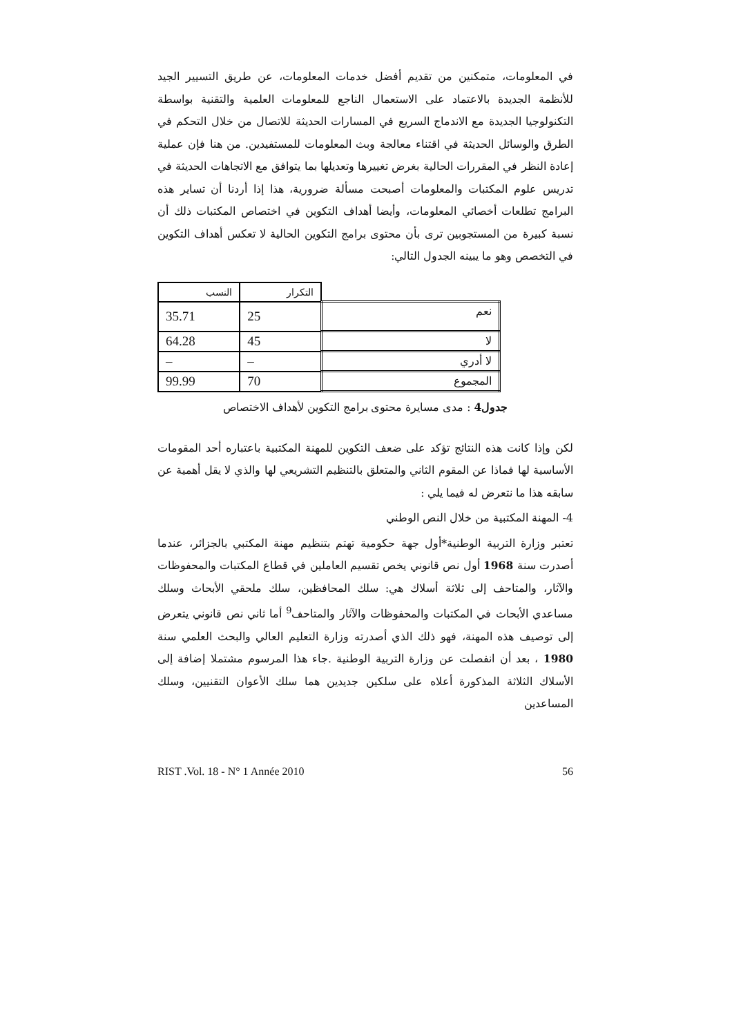في المعلومات، متمكنين من تقديم أفضل خدمات المعلومات، عن طريق التسيير الجيد للأنظمة الجديدة بالاعتماد على الاستعمال الناجع للمعلومات العلمية والتقنية بواسطة التكنولوجيا الجديدة مع الاندماج السريع في المسارات الحديثة للاتصال من خلال التحكم في الطرق والوسائل الحديثة في اقتناء معالجة وبث المعلومات للمستفيدين. من هنا فإن عملية إعادة النظر في المقررات الحالية بغرض تغييرها وتعديلها بما يتوافق مع الاتجاهات الحديثة في تدريس علوم المكتبات والمعلومات أصبحت مسألة ضرورية، هذا إذا أردنا أن تساير هذه البرامج تطلعات أخصائي المعلومات، وأيضا أهداف التكوين في اختصاص المكتبات ذلك أن نسبة كبيرة من المستجوبين ترى بأن محتوى برامج التكوين الحالية لا تعكس أهداف التكوين في التخصص وهو ما يبينه الجدول التالي:
| | التكرار | النسب |
| نعم | 25 | 35.71 |
| لا | 45 | 64.28 |
| لا أدري | – | – |
| المجموع | 70 | 99.99 |
جدول4 : مدى مسايرة محتوى برامج التكوين لأهداف الاختصاص
لكن وإذا كانت هذه النتائج تؤكد على ضعف التكوين للمهنة المكتبية باعتباره أحد المقومات الأساسية لها فماذا عن المقوم الثاني والمتعلق بالتنظيم التشريعي لها والذي لا يقل أهمية عن سابقه هذا ما نتعرض له فيما يلي :
4- المهنة المكتبية من خلال النص الوطني
تعتبر وزارة التربية الوطنية*أول جهة حكومية تهتم بتنظيم مهنة المكتبي بالجزائر، عندما أصدرت سنة 1968 أول نص قانوني يخص تقسيم العاملين في قطاع المكتبات والمحفوظات والآثار، والمتاحف إلى ثلاثة أسلاك هي: سلك المحافظين، سلك ملحقي الأبحاث وسلك مساعدي الأبحاث في المكتبات والمحفوظات والآثار والمتاحف<sup>9</sup> أما ثاني نص قانوني يتعرض إلى توصيف هذه المهنة، فهو ذلك الذي أصدرته وزارة التعليم العالي والبحث العلمي سنة 1980 ، بعد أن انفصلت عن وزارة التربية الوطنية .جاء هذا المرسوم مشتملا إضافة إلى الأسلاك الثلاثة المذكورة أعلاه على سلكين جديدين هما سلك الأعوان التقنيين، وسلك المساعدين
RIST .Vol. 18 - N° 1 Année 2010 56